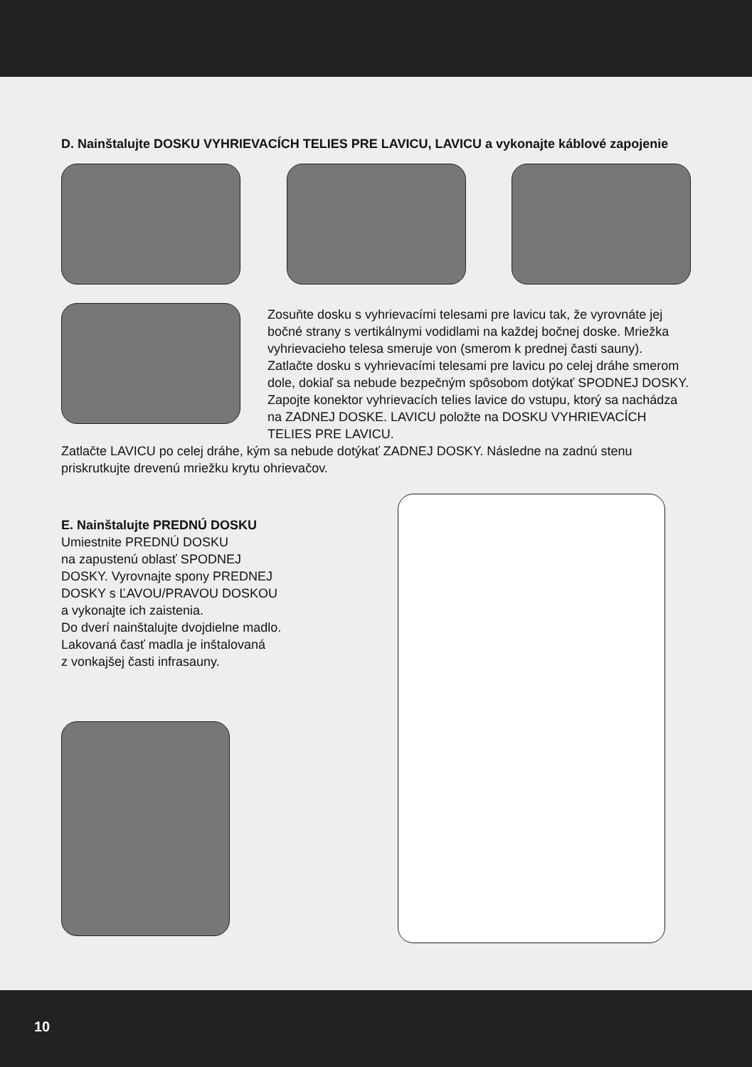D. Nainštalujte DOSKU VYHRIEVACÍCH TELIES PRE LAVICU, LAVICU a vykonajte káblové zapojenie
Zosuňte dosku s vyhrievacími telesami pre lavicu tak, že vyrovnáte jej bočné strany s vertikálnymi vodidlami na každej bočnej doske. Mriežka vyhrievacieho telesa smeruje von (smerom k prednej časti sauny). Zatlačte dosku s vyhrievacími telesami pre lavicu po celej dráhe smerom dole, dokiaľ sa nebude bezpečným spôsobom dotýkať SPODNEJ DOSKY. Zapojte konektor vyhrievacích telies lavice do vstupu, ktorý sa nachádza na ZADNEJ DOSKE. LAVICU položte na DOSKU VYHRIEVACÍCH TELIES PRE LAVICU.
Zatlačte LAVICU po celej dráhe, kým sa nebude dotýkať ZADNEJ DOSKY. Následne na zadnú stenu priskrutkujte drevenú mriežku krytu ohrievačov.
E. Nainštalujte PREDNÚ DOSKU
Umiestnite PREDNÚ DOSKU
na zapustenú oblasť SPODNEJ
DOSKY. Vyrovnajte spony PREDNEJ
DOSKY s ĽAVOU/PRAVOU DOSKOU
a vykonajte ich zaistenia.
Do dverí nainštalujte dvojdielne madlo.
Lakovaná časť madla je inštalovaná
z vonkajšej časti infrasauny.
10